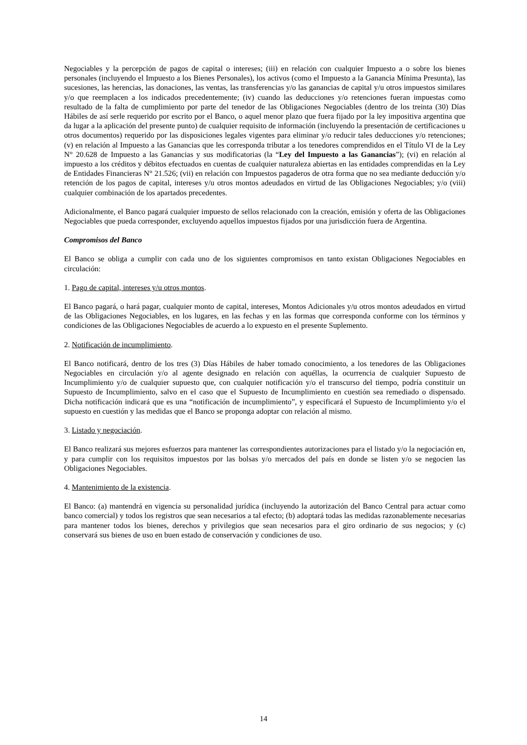Negociables y la percepción de pagos de capital o intereses; (iii) en relación con cualquier Impuesto a o sobre los bienes personales (incluyendo el Impuesto a los Bienes Personales), los activos (como el Impuesto a la Ganancia Mínima Presunta), las sucesiones, las herencias, las donaciones, las ventas, las transferencias y/o las ganancias de capital y/u otros impuestos similares y/o que reemplacen a los indicados precedentemente; (iv) cuando las deducciones y/o retenciones fueran impuestas como resultado de la falta de cumplimiento por parte del tenedor de las Obligaciones Negociables (dentro de los treinta (30) Días Hábiles de así serle requerido por escrito por el Banco, o aquel menor plazo que fuera fijado por la ley impositiva argentina que da lugar a la aplicación del presente punto) de cualquier requisito de información (incluyendo la presentación de certificaciones u otros documentos) requerido por las disposiciones legales vigentes para eliminar y/o reducir tales deducciones y/o retenciones; (v) en relación al Impuesto a las Ganancias que les corresponda tributar a los tenedores comprendidos en el Título VI de la Ley N° 20.628 de Impuesto a las Ganancias y sus modificatorias (la “Ley del Impuesto a las Ganancias”); (vi) en relación al impuesto a los créditos y débitos efectuados en cuentas de cualquier naturaleza abiertas en las entidades comprendidas en la Ley de Entidades Financieras N° 21.526; (vii) en relación con Impuestos pagaderos de otra forma que no sea mediante deducción y/o retención de los pagos de capital, intereses y/u otros montos adeudados en virtud de las Obligaciones Negociables; y/o (viii) cualquier combinación de los apartados precedentes.
Adicionalmente, el Banco pagará cualquier impuesto de sellos relacionado con la creación, emisión y oferta de las Obligaciones Negociables que pueda corresponder, excluyendo aquellos impuestos fijados por una jurisdicción fuera de Argentina.
Compromisos del Banco
El Banco se obliga a cumplir con cada uno de los siguientes compromisos en tanto existan Obligaciones Negociables en circulación:
1. Pago de capital, intereses y/u otros montos.
El Banco pagará, o hará pagar, cualquier monto de capital, intereses, Montos Adicionales y/u otros montos adeudados en virtud de las Obligaciones Negociables, en los lugares, en las fechas y en las formas que corresponda conforme con los términos y condiciones de las Obligaciones Negociables de acuerdo a lo expuesto en el presente Suplemento.
2. Notificación de incumplimiento.
El Banco notificará, dentro de los tres (3) Días Hábiles de haber tomado conocimiento, a los tenedores de las Obligaciones Negociables en circulación y/o al agente designado en relación con aquéllas, la ocurrencia de cualquier Supuesto de Incumplimiento y/o de cualquier supuesto que, con cualquier notificación y/o el transcurso del tiempo, podría constituir un Supuesto de Incumplimiento, salvo en el caso que el Supuesto de Incumplimiento en cuestión sea remediado o dispensado. Dicha notificación indicará que es una “notificación de incumplimiento”, y especificará el Supuesto de Incumplimiento y/o el supuesto en cuestión y las medidas que el Banco se proponga adoptar con relación al mismo.
3. Listado y negociación.
El Banco realizará sus mejores esfuerzos para mantener las correspondientes autorizaciones para el listado y/o la negociación en, y para cumplir con los requisitos impuestos por las bolsas y/o mercados del país en donde se listen y/o se negocien las Obligaciones Negociables.
4. Mantenimiento de la existencia.
El Banco: (a) mantendrá en vigencia su personalidad jurídica (incluyendo la autorización del Banco Central para actuar como banco comercial) y todos los registros que sean necesarios a tal efecto; (b) adoptará todas las medidas razonablemente necesarias para mantener todos los bienes, derechos y privilegios que sean necesarios para el giro ordinario de sus negocios; y (c) conservará sus bienes de uso en buen estado de conservación y condiciones de uso.
14